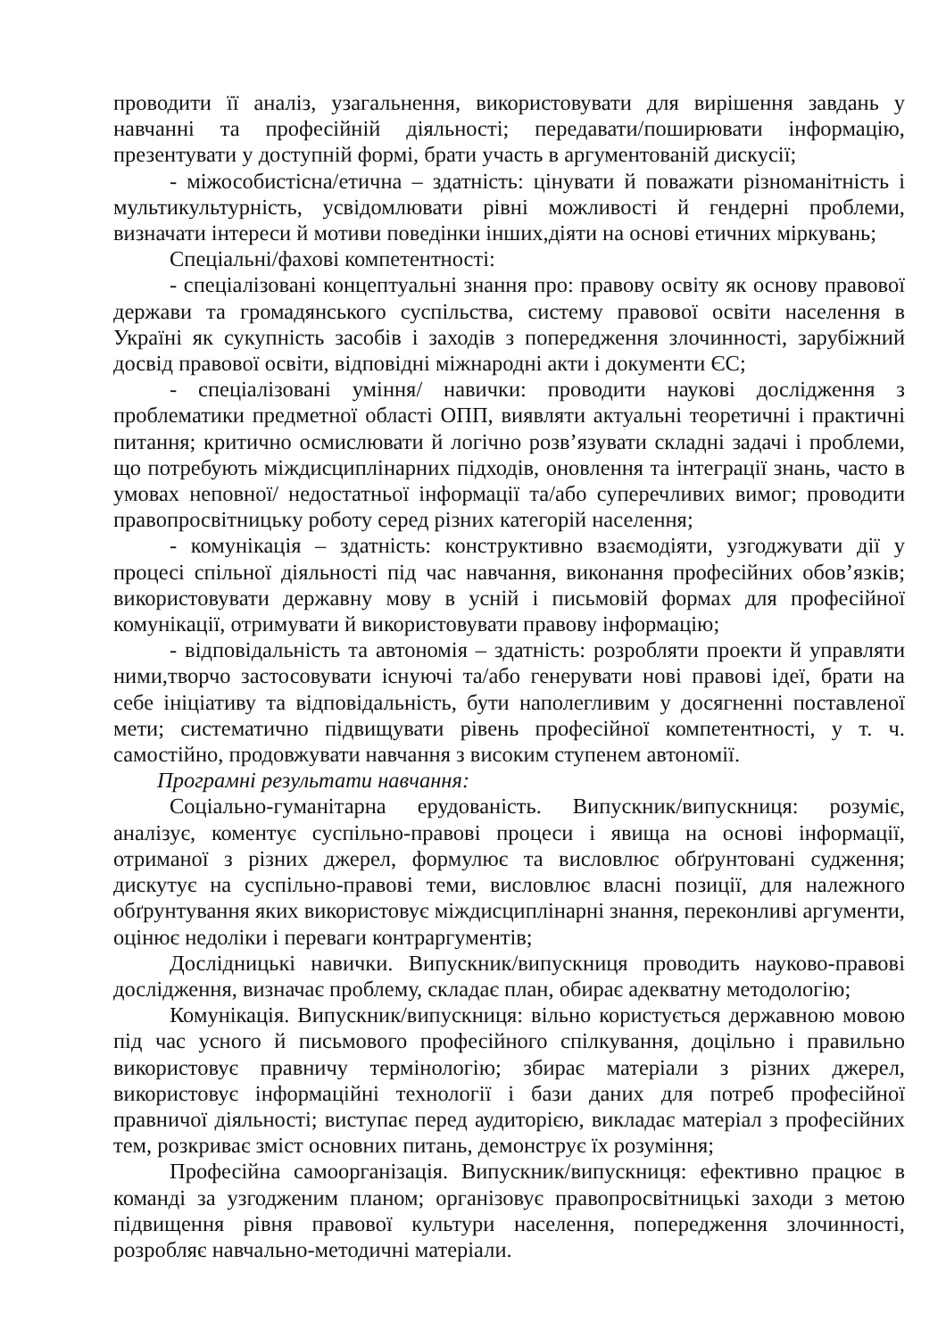проводити її аналіз, узагальнення, використовувати для вирішення завдань у навчанні та професійній діяльності; передавати/поширювати інформацію, презентувати у доступній формі, брати участь в аргументованій дискусії;
- міжособистісна/етична – здатність: цінувати й поважати різноманітність і мультикультурність, усвідомлювати рівні можливості й гендерні проблеми, визначати інтереси й мотиви поведінки інших,діяти на основі етичних міркувань;
Спеціальні/фахові компетентності:
- спеціалізовані концептуальні знання про: правову освіту як основу правової держави та громадянського суспільства, систему правової освіти населення в Україні як сукупність засобів і заходів з попередження злочинності, зарубіжний досвід правової освіти, відповідні міжнародні акти і документи ЄС;
- спеціалізовані уміння/ навички: проводити наукові дослідження з проблематики предметної області ОПП, виявляти актуальні теоретичні і практичні питання; критично осмислювати й логічно розв’язувати складні задачі і проблеми, що потребують міждисциплінарних підходів, оновлення та інтеграції знань, часто в умовах неповної/ недостатньої інформації та/або суперечливих вимог; проводити правопросвітницьку роботу серед різних категорій населення;
- комунікація – здатність: конструктивно взаємодіяти, узгоджувати дії у процесі спільної діяльності під час навчання, виконання професійних обов’язків; використовувати державну мову в усній і письмовій формах для професійної комунікації, отримувати й використовувати правову інформацію;
- відповідальність та автономія – здатність: розробляти проекти й управляти ними,творчо застосовувати існуючі та/або генерувати нові правові ідеї, брати на себе ініціативу та відповідальність, бути наполегливим у досягненні поставленої мети; систематично підвищувати рівень професійної компетентності, у т. ч. самостійно, продовжувати навчання з високим ступенем автономії.
Програмні результати навчання:
Соціально-гуманітарна ерудованість. Випускник/випускниця: розуміє, аналізує, коментує суспільно-правові процеси і явища на основі інформації, отриманої з різних джерел, формулює та висловлює обґрунтовані судження; дискутує на суспільно-правові теми, висловлює власні позиції, для належного обґрунтування яких використовує міждисциплінарні знання, переконливі аргументи, оцінює недоліки і переваги контраргументів;
Дослідницькі навички. Випускник/випускниця проводить науково-правові дослідження, визначає проблему, складає план, обирає адекватну методологію;
Комунікація. Випускник/випускниця: вільно користується державною мовою під час усного й письмового професійного спілкування, доцільно і правильно використовує правничу термінологію; збирає матеріали з різних джерел, використовує інформаційні технології і бази даних для потреб професійної правничої діяльності; виступає перед аудиторією, викладає матеріал з професійних тем, розкриває зміст основних питань, демонструє їх розуміння;
Професійна самоорганізація. Випускник/випускниця: ефективно працює в команді за узгодженим планом; організовує правопросвітницькі заходи з метою підвищення рівня правової культури населення, попередження злочинності, розробляє навчально-методичні матеріали.